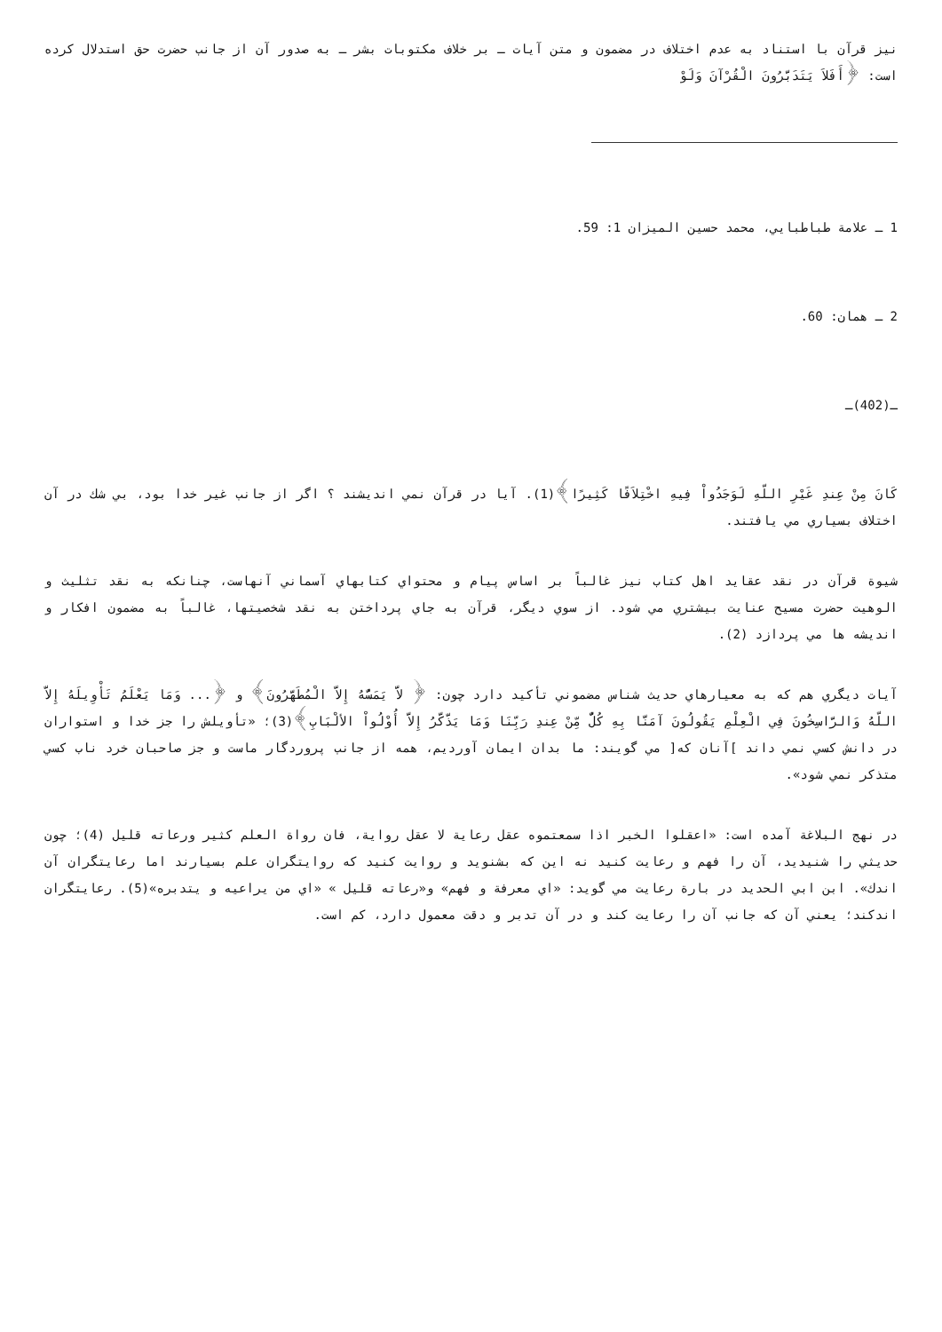نيز قرآن با استناد به عدم اختلاف در مضمون و متن آيات ـ بر خلاف مكتوبات بشر ـ به صدور آن از جانب حضرت حق استدلال كرده است: ﴿أَفَلاَ يَتَدَبَّرُونَ الْقُرْآنَ وَلَوْ
1 ـ علامة طباطبايي، محمد حسين الميزان 1: 59.
2 ـ همان: 60.
ـ(402)ـ
كَانَ مِنْ عِندِ غَيْرِ اللّهِ لَوَجَدُواْ فِيهِ اخْتِلاَفًا كَثِيرًا﴾(1). آيا در قرآن نمي انديشند ؟ اگر از جانب غير خدا بود، بي شك در آن اختلاف بسياري مي يافتند.
شيوة قرآن در نقد عقايد اهل كتاب نيز غالباً بر اساس پيام و محتواي كتابهاي آسماني آنهاست، چنانكه به نقد تثليث و الوهيت حضرت مسيح عنايت بيشتري مي شود. از سوي ديگر، قرآن به جاي پرداختن به نقد شخصيتها، غالباً به مضمون افكار و انديشه ها مي پردازد (2).
آيات ديگري هم كه به معيارهاي حديث شناس مضموني تأكيد دارد چون: ﴿ لاَّ يَمَسُّهُ إِلاَّ الْمُطَهَّرُونَ﴾ و ﴿... وَمَا يَعْلَمُ تَأْوِيلَهُ إِلاَّ اللّهُ وَالرَّاسِخُونَ فِي الْعِلْمِ يَقُولُونَ آمَنَّا بِهِ كُلٌّ مِّنْ عِندِ رَبِّنَا وَمَا يَذَّكَّرُ إِلاَّ أُوْلُواْ الألْبَابِ﴾(3)؛ «تأويلش را جز خدا و استواران در دانش كسي نمي داند ]آنان كه[ مي گويند: ما بدان ايمان آورديم، همه از جانب پروردگار ماست و جز صاحبان خرد ناب كسي متذكر نمي شود».
در نهج البلاغة آمده است: «اعقلوا الخبر اذا سمعتموه عقل رعاية لا عقل رواية، فان رواة العلم كثير ورعاته قليل (4)؛ چون حديثي را شنيديد، آن را فهم و رعايت كنيد نه اين كه بشنويد و روايت كنيد كه روايتگران علم بسيارند اما رعايتگران آن اندك». ابن ابي الحديد در بارة رعايت مي گويد: «اي معرفة و فهم» و«رعاته قليل » «اي من يراعيه و يتدبره»(5). رعايتگران اندكند؛ يعني آن كه جانب آن را رعايت كند و در آن تدبر و دقت معمول دارد، كم است.